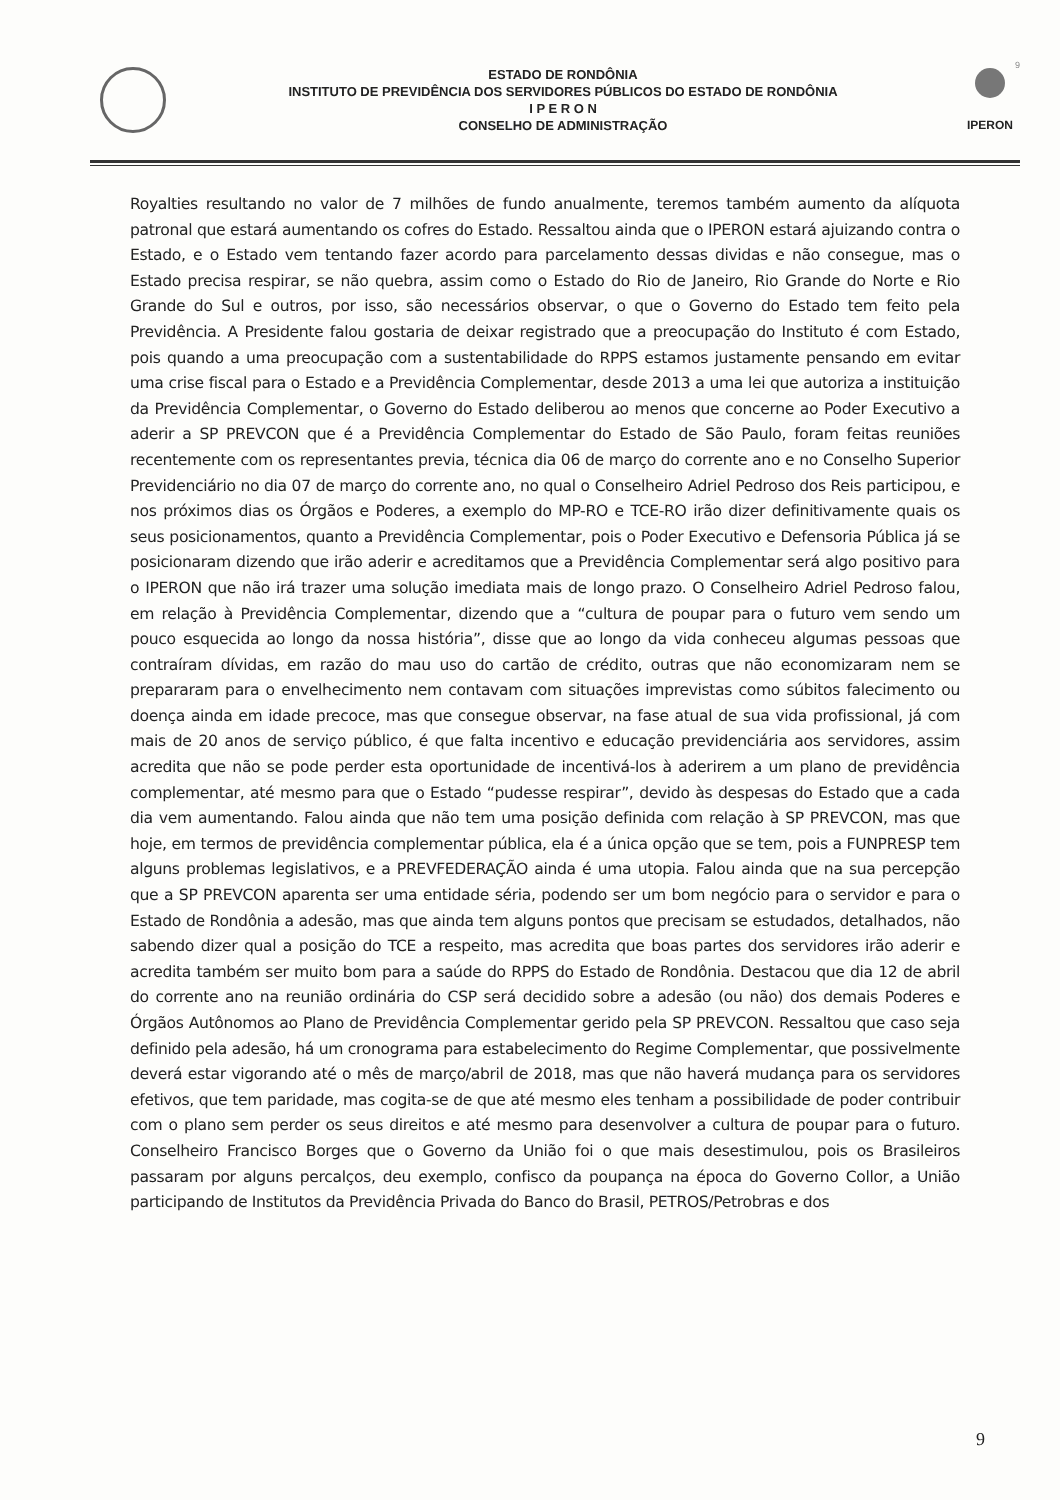9
ESTADO DE RONDÔNIA
INSTITUTO DE PREVIDÊNCIA DOS SERVIDORES PÚBLICOS DO ESTADO DE RONDÔNIA
I P E R O N
CONSELHO DE ADMINISTRAÇÃO
IPERON
Royalties resultando no valor de 7 milhões de fundo anualmente, teremos também aumento da alíquota patronal que estará aumentando os cofres do Estado. Ressaltou ainda que o IPERON estará ajuizando contra o Estado, e o Estado vem tentando fazer acordo para parcelamento dessas dividas e não consegue, mas o Estado precisa respirar, se não quebra, assim como o Estado do Rio de Janeiro, Rio Grande do Norte e Rio Grande do Sul e outros, por isso, são necessários observar, o que o Governo do Estado tem feito pela Previdência. A Presidente falou gostaria de deixar registrado que a preocupação do Instituto é com Estado, pois quando a uma preocupação com a sustentabilidade do RPPS estamos justamente pensando em evitar uma crise fiscal para o Estado e a Previdência Complementar, desde 2013 a uma lei que autoriza a instituição da Previdência Complementar, o Governo do Estado deliberou ao menos que concerne ao Poder Executivo a aderir a SP PREVCON que é a Previdência Complementar do Estado de São Paulo, foram feitas reuniões recentemente com os representantes previa, técnica dia 06 de março do corrente ano e no Conselho Superior Previdenciário no dia 07 de março do corrente ano, no qual o Conselheiro Adriel Pedroso dos Reis participou, e nos próximos dias os Órgãos e Poderes, a exemplo do MP-RO e TCE-RO irão dizer definitivamente quais os seus posicionamentos, quanto a Previdência Complementar, pois o Poder Executivo e Defensoria Pública já se posicionaram dizendo que irão aderir e acreditamos que a Previdência Complementar será algo positivo para o IPERON que não irá trazer uma solução imediata mais de longo prazo. O Conselheiro Adriel Pedroso falou, em relação à Previdência Complementar, dizendo que a “cultura de poupar para o futuro vem sendo um pouco esquecida ao longo da nossa história”, disse que ao longo da vida conheceu algumas pessoas que contraíram dívidas, em razão do mau uso do cartão de crédito, outras que não economizaram nem se prepararam para o envelhecimento nem contavam com situações imprevistas como súbitos falecimento ou doença ainda em idade precoce, mas que consegue observar, na fase atual de sua vida profissional, já com mais de 20 anos de serviço público, é que falta incentivo e educação previdenciária aos servidores, assim acredita que não se pode perder esta oportunidade de incentivá-los à aderirem a um plano de previdência complementar, até mesmo para que o Estado “pudesse respirar”, devido às despesas do Estado que a cada dia vem aumentando. Falou ainda que não tem uma posição definida com relação à SP PREVCON, mas que hoje, em termos de previdência complementar pública, ela é a única opção que se tem, pois a FUNPRESP tem alguns problemas legislativos, e a PREVFEDERAÇÃO ainda é uma utopia. Falou ainda que na sua percepção que a SP PREVCON aparenta ser uma entidade séria, podendo ser um bom negócio para o servidor e para o Estado de Rondônia a adesão, mas que ainda tem alguns pontos que precisam se estudados, detalhados, não sabendo dizer qual a posição do TCE a respeito, mas acredita que boas partes dos servidores irão aderir e acredita também ser muito bom para a saúde do RPPS do Estado de Rondônia. Destacou que dia 12 de abril do corrente ano na reunião ordinária do CSP será decidido sobre a adesão (ou não) dos demais Poderes e Órgãos Autônomos ao Plano de Previdência Complementar gerido pela SP PREVCON. Ressaltou que caso seja definido pela adesão, há um cronograma para estabelecimento do Regime Complementar, que possivelmente deverá estar vigorando até o mês de março/abril de 2018, mas que não haverá mudança para os servidores efetivos, que tem paridade, mas cogita-se de que até mesmo eles tenham a possibilidade de poder contribuir com o plano sem perder os seus direitos e até mesmo para desenvolver a cultura de poupar para o futuro. Conselheiro Francisco Borges que o Governo da União foi o que mais desestimulou, pois os Brasileiros passaram por alguns percalços, deu exemplo, confisco da poupança na época do Governo Collor, a União participando de Institutos da Previdência Privada do Banco do Brasil, PETROS/Petrobras e dos
9